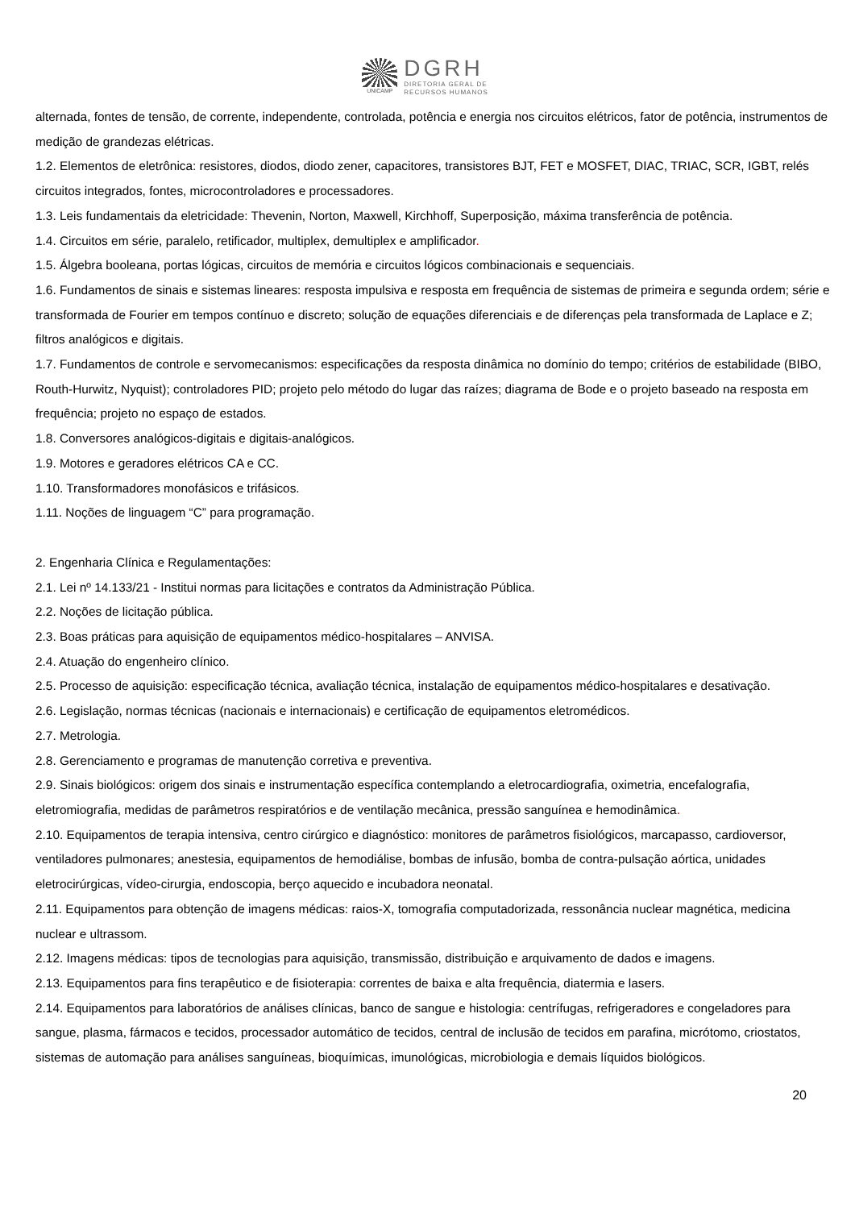UNICAMP
DGRH
DIRETORIA GERAL DE
RECURSOS HUMANOS
alternada, fontes de tensão, de corrente, independente, controlada, potência e energia nos circuitos elétricos, fator de potência, instrumentos de medição de grandezas elétricas.
1.2. Elementos de eletrônica: resistores, diodos, diodo zener, capacitores, transistores BJT, FET e MOSFET, DIAC, TRIAC, SCR, IGBT, relés circuitos integrados, fontes, microcontroladores e processadores.
1.3. Leis fundamentais da eletricidade: Thevenin, Norton, Maxwell, Kirchhoff, Superposição, máxima transferência de potência.
1.4. Circuitos em série, paralelo, retificador, multiplex, demultiplex e amplificador.
1.5. Álgebra booleana, portas lógicas, circuitos de memória e circuitos lógicos combinacionais e sequenciais.
1.6. Fundamentos de sinais e sistemas lineares: resposta impulsiva e resposta em frequência de sistemas de primeira e segunda ordem; série e transformada de Fourier em tempos contínuo e discreto; solução de equações diferenciais e de diferenças pela transformada de Laplace e Z; filtros analógicos e digitais.
1.7. Fundamentos de controle e servomecanismos: especificações da resposta dinâmica no domínio do tempo; critérios de estabilidade (BIBO, Routh-Hurwitz, Nyquist); controladores PID; projeto pelo método do lugar das raízes; diagrama de Bode e o projeto baseado na resposta em frequência; projeto no espaço de estados.
1.8. Conversores analógicos-digitais e digitais-analógicos.
1.9. Motores e geradores elétricos CA e CC.
1.10. Transformadores monofásicos e trifásicos.
1.11. Noções de linguagem “C” para programação.
2. Engenharia Clínica e Regulamentações:
2.1. Lei nº 14.133/21 - Institui normas para licitações e contratos da Administração Pública.
2.2. Noções de licitação pública.
2.3. Boas práticas para aquisição de equipamentos médico-hospitalares – ANVISA.
2.4. Atuação do engenheiro clínico.
2.5. Processo de aquisição: especificação técnica, avaliação técnica, instalação de equipamentos médico-hospitalares e desativação.
2.6. Legislação, normas técnicas (nacionais e internacionais) e certificação de equipamentos eletromédicos.
2.7. Metrologia.
2.8. Gerenciamento e programas de manutenção corretiva e preventiva.
2.9. Sinais biológicos: origem dos sinais e instrumentação específica contemplando a eletrocardiografia, oximetria, encefalografia, eletromiografia, medidas de parâmetros respiratórios e de ventilação mecânica, pressão sanguínea e hemodinâmica.
2.10. Equipamentos de terapia intensiva, centro cirúrgico e diagnóstico: monitores de parâmetros fisiológicos, marcapasso, cardioversor, ventiladores pulmonares; anestesia, equipamentos de hemodiálise, bombas de infusão, bomba de contra-pulsação aórtica, unidades eletrocirúrgicas, vídeo-cirurgia, endoscopia, berço aquecido e incubadora neonatal.
2.11. Equipamentos para obtenção de imagens médicas: raios-X, tomografia computadorizada, ressonância nuclear magnética, medicina nuclear e ultrassom.
2.12. Imagens médicas: tipos de tecnologias para aquisição, transmissão, distribuição e arquivamento de dados e imagens.
2.13. Equipamentos para fins terapêutico e de fisioterapia: correntes de baixa e alta frequência, diatermia e lasers.
2.14. Equipamentos para laboratórios de análises clínicas, banco de sangue e histologia: centrífugas, refrigeradores e congeladores para sangue, plasma, fármacos e tecidos, processador automático de tecidos, central de inclusão de tecidos em parafina, micrótomo, criostatos, sistemas de automação para análises sanguíneas, bioquímicas, imunológicas, microbiologia e demais líquidos biológicos.
20